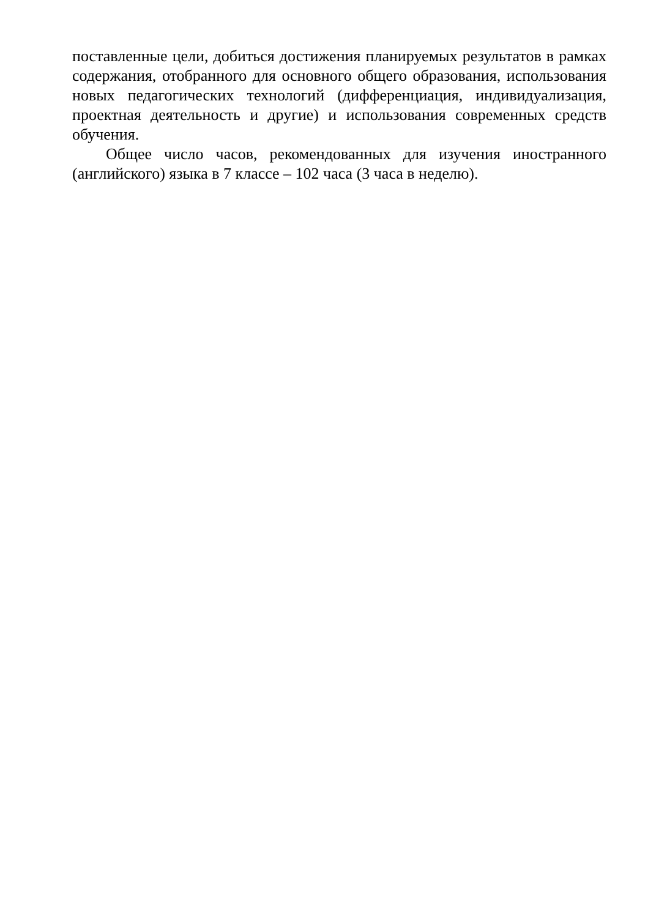поставленные цели, добиться достижения планируемых результатов в рамках содержания, отобранного для основного общего образования, использования новых педагогических технологий (дифференциация, индивидуализация, проектная деятельность и другие) и использования современных средств обучения.
Общее число часов, рекомендованных для изучения иностранного (английского) языка в 7 классе – 102 часа (3 часа в неделю).